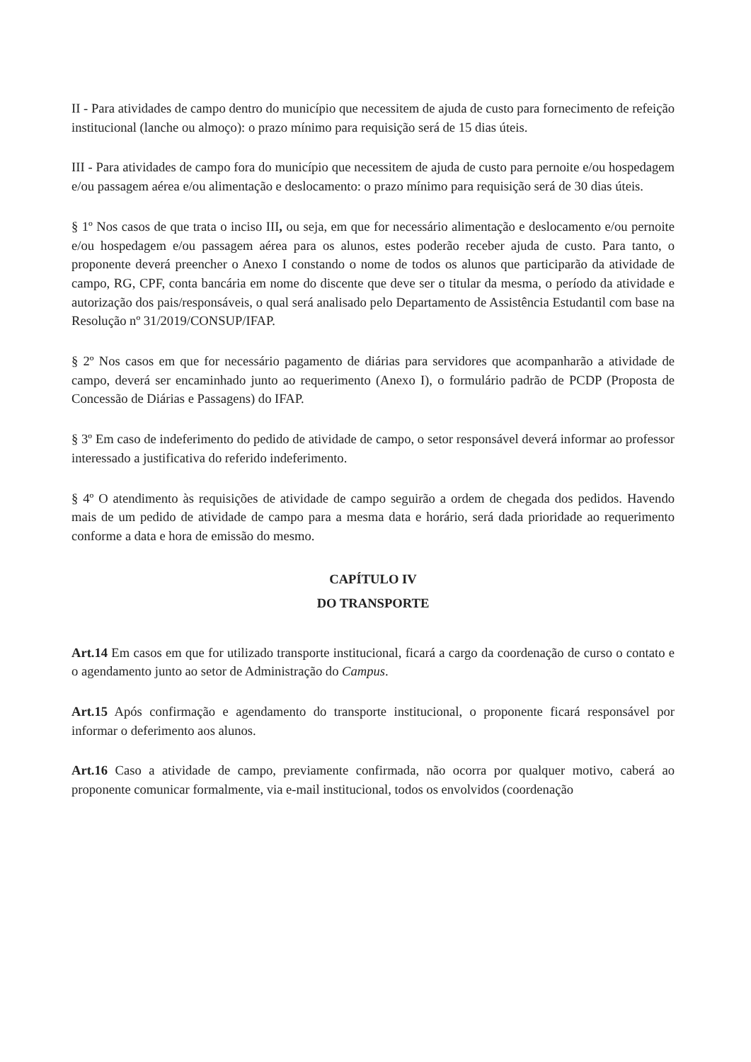II - Para atividades de campo dentro do município que necessitem de ajuda de custo para fornecimento de refeição institucional (lanche ou almoço): o prazo mínimo para requisição será de 15 dias úteis.
III - Para atividades de campo fora do município que necessitem de ajuda de custo para pernoite e/ou hospedagem e/ou passagem aérea e/ou alimentação e deslocamento: o prazo mínimo para requisição será de 30 dias úteis.
§ 1º Nos casos de que trata o inciso III, ou seja, em que for necessário alimentação e deslocamento e/ou pernoite e/ou hospedagem e/ou passagem aérea para os alunos, estes poderão receber ajuda de custo. Para tanto, o proponente deverá preencher o Anexo I constando o nome de todos os alunos que participarão da atividade de campo, RG, CPF, conta bancária em nome do discente que deve ser o titular da mesma, o período da atividade e autorização dos pais/responsáveis, o qual será analisado pelo Departamento de Assistência Estudantil com base na Resolução nº 31/2019/CONSUP/IFAP.
§ 2º Nos casos em que for necessário pagamento de diárias para servidores que acompanharão a atividade de campo, deverá ser encaminhado junto ao requerimento (Anexo I), o formulário padrão de PCDP (Proposta de Concessão de Diárias e Passagens) do IFAP.
§ 3º Em caso de indeferimento do pedido de atividade de campo, o setor responsável deverá informar ao professor interessado a justificativa do referido indeferimento.
§ 4º O atendimento às requisições de atividade de campo seguirão a ordem de chegada dos pedidos. Havendo mais de um pedido de atividade de campo para a mesma data e horário, será dada prioridade ao requerimento conforme a data e hora de emissão do mesmo.
CAPÍTULO IV
DO TRANSPORTE
Art.14 Em casos em que for utilizado transporte institucional, ficará a cargo da coordenação de curso o contato e o agendamento junto ao setor de Administração do Campus.
Art.15 Após confirmação e agendamento do transporte institucional, o proponente ficará responsável por informar o deferimento aos alunos.
Art.16 Caso a atividade de campo, previamente confirmada, não ocorra por qualquer motivo, caberá ao proponente comunicar formalmente, via e-mail institucional, todos os envolvidos (coordenação